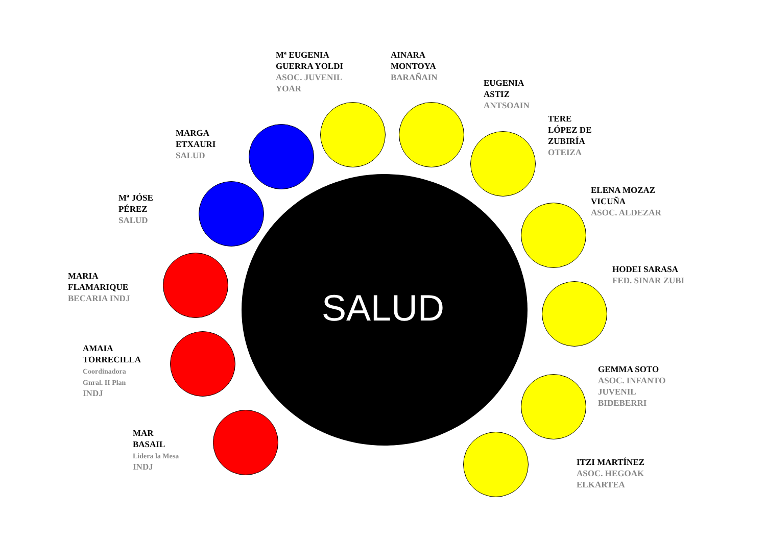Mª EUGENIA
GUERRA YOLDI
ASOC. JUVENIL
YOAR
AINARA
MONTOYA
BARAÑAIN
EUGENIA
ASTIZ
ANTSOAIN
TERE
LÓPEZ DE
ZUBIRÍA
OTEIZA
MARGA
ETXAURI
SALUD
ELENA MOZAZ
VICUÑA
ASOC. ALDEZAR
Mª JÓSE
PÉREZ
SALUD
HODEI SARASA
FED. SINAR ZUBI
MARIA
FLAMARIQUE
BECARIA INDJ
SALUD
AMAIA
TORRECILLA
Coordinadora
Gnral. II Plan
INDJ
GEMMA SOTO
ASOC. INFANTO
JUVENIL
BIDEBERRI
MAR
BASAIL
Lidera la Mesa
INDJ
ITZI MARTÍNEZ
ASOC. HEGOAK
ELKARTEA